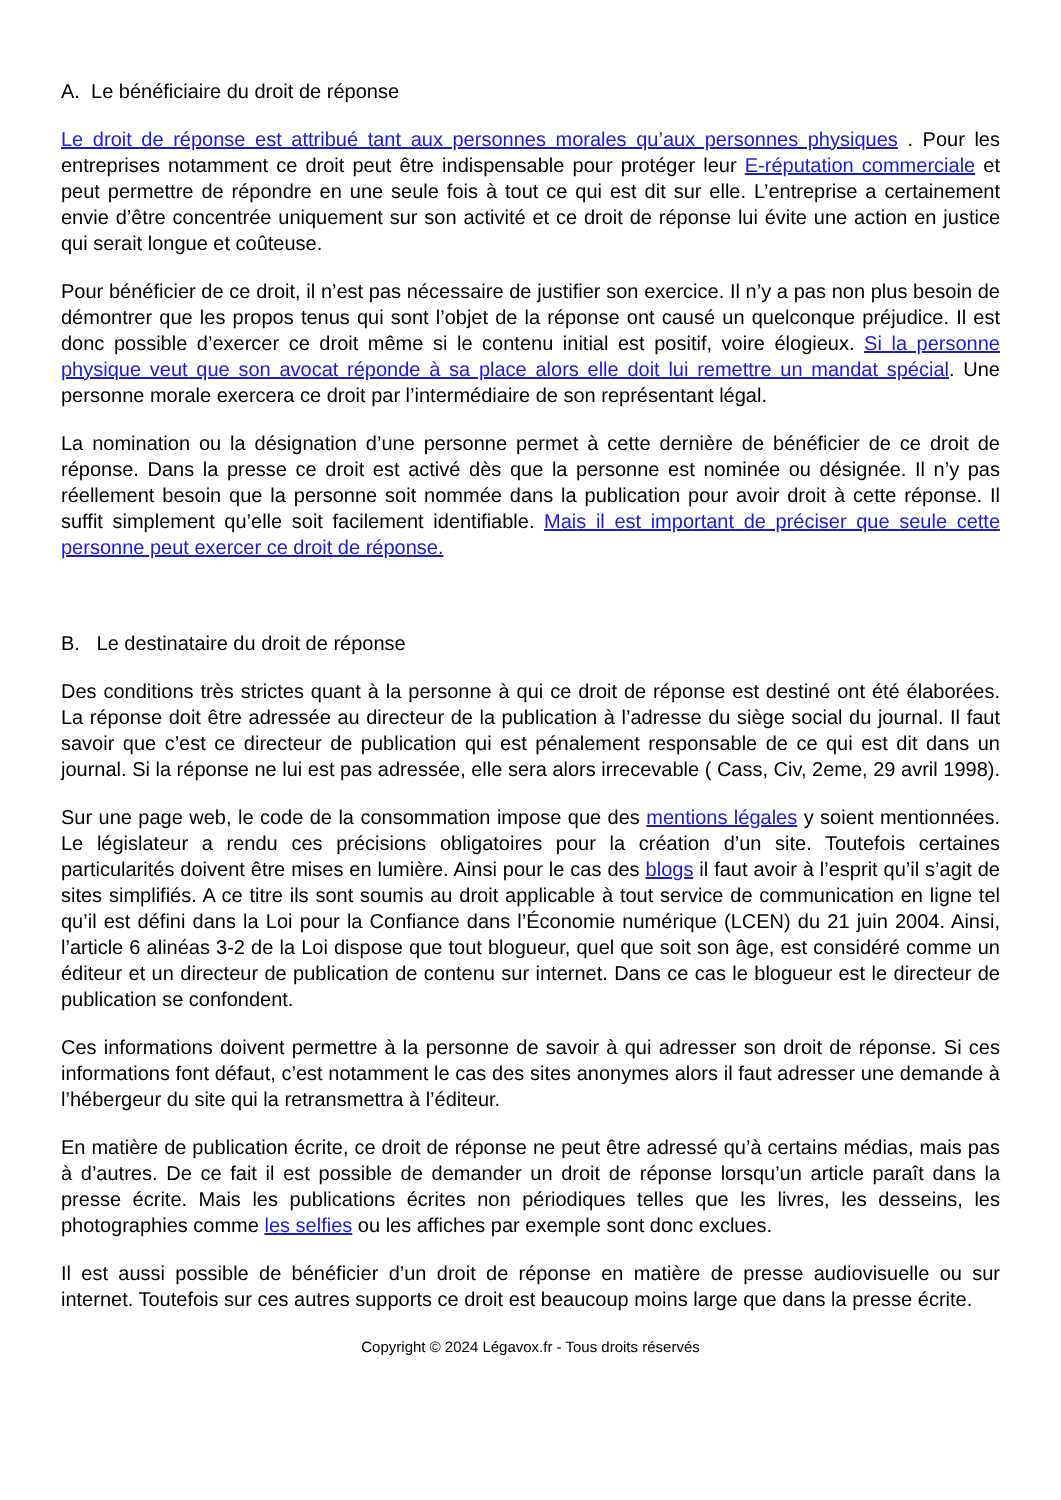A. Le bénéficiaire du droit de réponse
Le droit de réponse est attribué tant aux personnes morales qu’aux personnes physiques . Pour les entreprises notamment ce droit peut être indispensable pour protéger leur E-réputation commerciale et peut permettre de répondre en une seule fois à tout ce qui est dit sur elle. L’entreprise a certainement envie d’être concentrée uniquement sur son activité et ce droit de réponse lui évite une action en justice qui serait longue et coûteuse.
Pour bénéficier de ce droit, il n’est pas nécessaire de justifier son exercice. Il n’y a pas non plus besoin de démontrer que les propos tenus qui sont l’objet de la réponse ont causé un quelconque préjudice. Il est donc possible d’exercer ce droit même si le contenu initial est positif, voire élogieux. Si la personne physique veut que son avocat réponde à sa place alors elle doit lui remettre un mandat spécial. Une personne morale exercera ce droit par l’intermédiaire de son représentant légal.
La nomination ou la désignation d’une personne permet à cette dernière de bénéficier de ce droit de réponse. Dans la presse ce droit est activé dès que la personne est nominée ou désignée. Il n’y pas réellement besoin que la personne soit nommée dans la publication pour avoir droit à cette réponse. Il suffit simplement qu’elle soit facilement identifiable. Mais il est important de préciser que seule cette personne peut exercer ce droit de réponse.
B. Le destinataire du droit de réponse
Des conditions très strictes quant à la personne à qui ce droit de réponse est destiné ont été élaborées. La réponse doit être adressée au directeur de la publication à l’adresse du siège social du journal. Il faut savoir que c’est ce directeur de publication qui est pénalement responsable de ce qui est dit dans un journal. Si la réponse ne lui est pas adressée, elle sera alors irrecevable ( Cass, Civ, 2eme, 29 avril 1998).
Sur une page web, le code de la consommation impose que des mentions légales y soient mentionnées. Le législateur a rendu ces précisions obligatoires pour la création d’un site. Toutefois certaines particularités doivent être mises en lumière. Ainsi pour le cas des blogs il faut avoir à l’esprit qu’il s’agit de sites simplifiés. A ce titre ils sont soumis au droit applicable à tout service de communication en ligne tel qu’il est défini dans la Loi pour la Confiance dans l’Économie numérique (LCEN) du 21 juin 2004. Ainsi, l’article 6 alinéas 3-2 de la Loi dispose que tout blogueur, quel que soit son âge, est considéré comme un éditeur et un directeur de publication de contenu sur internet. Dans ce cas le blogueur est le directeur de publication se confondent.
Ces informations doivent permettre à la personne de savoir à qui adresser son droit de réponse. Si ces informations font défaut, c’est notamment le cas des sites anonymes alors il faut adresser une demande à l’hébergeur du site qui la retransmettra à l’éditeur.
En matière de publication écrite, ce droit de réponse ne peut être adressé qu’à certains médias, mais pas à d’autres. De ce fait il est possible de demander un droit de réponse lorsqu’un article paraît dans la presse écrite. Mais les publications écrites non périodiques telles que les livres, les desseins, les photographies comme les selfies ou les affiches par exemple sont donc exclues.
Il est aussi possible de bénéficier d’un droit de réponse en matière de presse audiovisuelle ou sur internet. Toutefois sur ces autres supports ce droit est beaucoup moins large que dans la presse écrite.
Copyright © 2024 Légavox.fr - Tous droits réservés